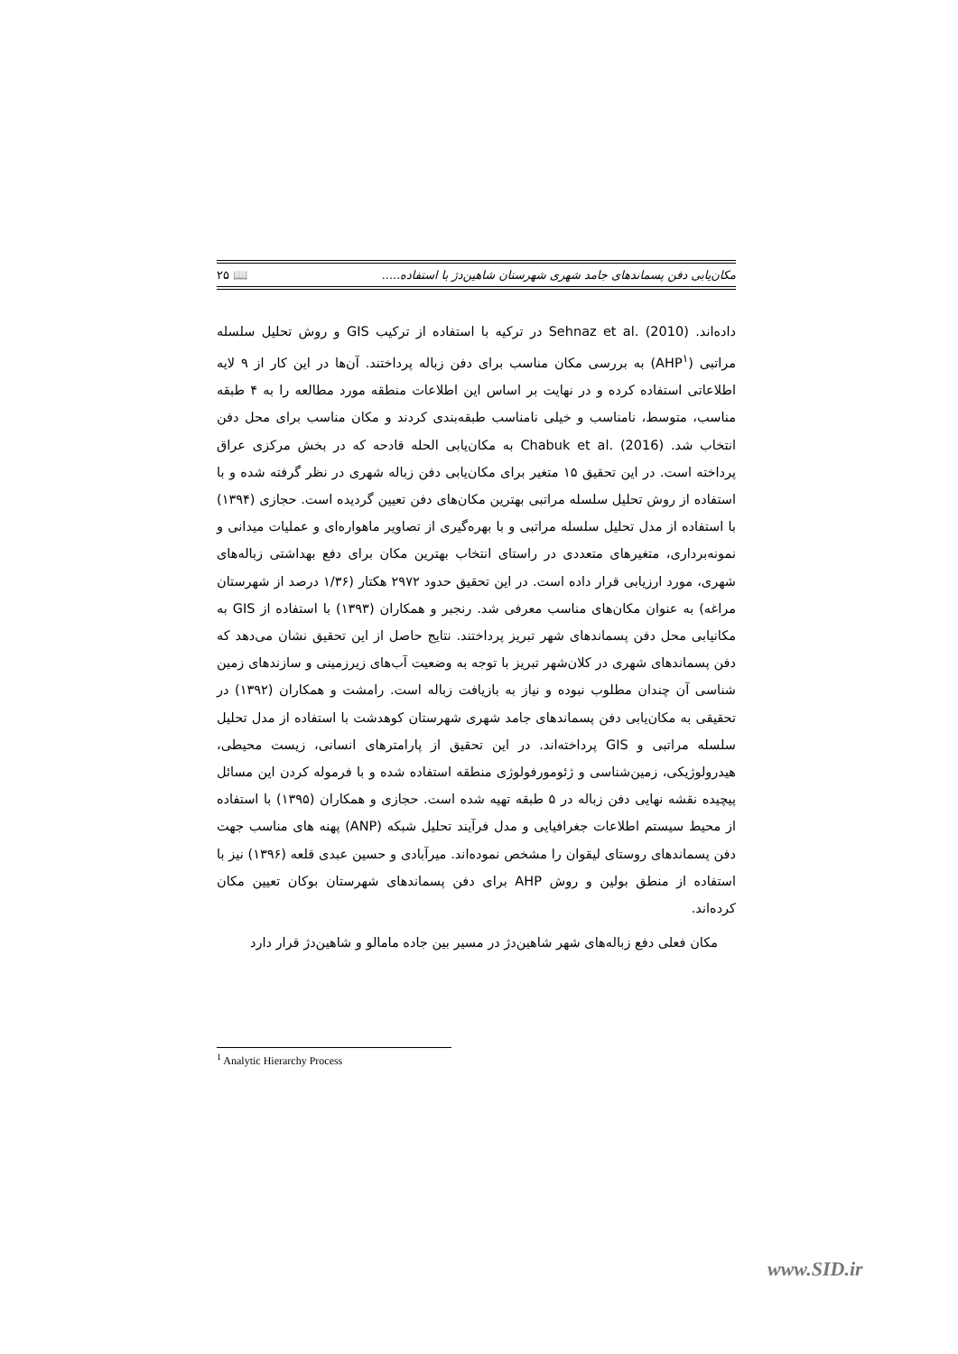مکان‌یابی دفن پسماندهای جامد شهری شهرستان شاهین‌دژ با استفاده..... 📖 ۲۵
داده‌اند. Sehnaz et al. (2010) در ترکیه با استفاده از ترکیب GIS و روش تحلیل سلسله مراتبی (AHP<sup>۱</sup>) به بررسی مکان مناسب برای دفن زباله پرداختند. آن‌ها در این کار از ۹ لایه اطلاعاتی استفاده کرده و در نهایت بر اساس این اطلاعات منطقه مورد مطالعه را به ۴ طبقه مناسب، متوسط، نامناسب و خیلی نامناسب طبقه‌بندی کردند و مکان مناسب برای محل دفن انتخاب شد. Chabuk et al. (2016) به مکان‌یابی الحله قادحه که در بخش مرکزی عراق پرداخته است. در این تحقیق ۱۵ متغیر برای مکان‌یابی دفن زباله شهری در نظر گرفته شده و با استفاده از روش تحلیل سلسله مراتبی بهترین مکان‌های دفن تعیین گردیده است. حجازی (۱۳۹۴) با استفاده از مدل تحلیل سلسله مراتبی و با بهره‌گیری از تصاویر ماهواره‌ای و عملیات میدانی و نمونه‌برداری، متغیرهای متعددی در راستای انتخاب بهترین مکان برای دفع بهداشتی زباله‌های شهری، مورد ارزیابی قرار داده است. در این تحقیق حدود ۲۹۷۲ هکتار (۱/۳۶ درصد از شهرستان مراغه) به عنوان مکان‌های مناسب معرفی شد. رنجبر و همکاران (۱۳۹۳) با استفاده از GIS به مکانیابی محل دفن پسماندهای شهر تبریز پرداختند. نتایج حاصل از این تحقیق نشان می‌دهد که دفن پسماندهای شهری در کلان‌شهر تبریز با توجه به وضعیت آب‌های زیرزمینی و سازندهای زمین شناسی آن چندان مطلوب نبوده و نیاز به بازیافت زباله است. رامشت و همکاران (۱۳۹۲) در تحقیقی به مکان‌یابی دفن پسماندهای جامد شهری شهرستان کوهدشت با استفاده از مدل تحلیل سلسله مراتبی و GIS پرداخته‌اند. در این تحقیق از پارامترهای انسانی، زیست محیطی، هیدرولوژیکی، زمین‌شناسی و ژئومورفولوژی منطقه استفاده شده و با فرموله کردن این مسائل پیچیده نقشه نهایی دفن زباله در ۵ طبقه تهیه شده است. حجازی و همکاران (۱۳۹۵) با استفاده از محیط سیستم اطلاعات جغرافیایی و مدل فرآیند تحلیل شبکه (ANP) پهنه های مناسب جهت دفن پسماندهای روستای لیقوان را مشخص نموده‌اند. میرآبادی و حسین عبدی قلعه (۱۳۹۶) نیز با استفاده از منطق بولین و روش AHP برای دفن پسماندهای شهرستان بوکان تعیین مکان کرده‌اند.
مکان فعلی دفع زباله‌های شهر شاهین‌دژ در مسیر بین جاده مامالو و شاهین‌دژ قرار دارد
<sup>1</sup> Analytic Hierarchy Process
www.SID.ir